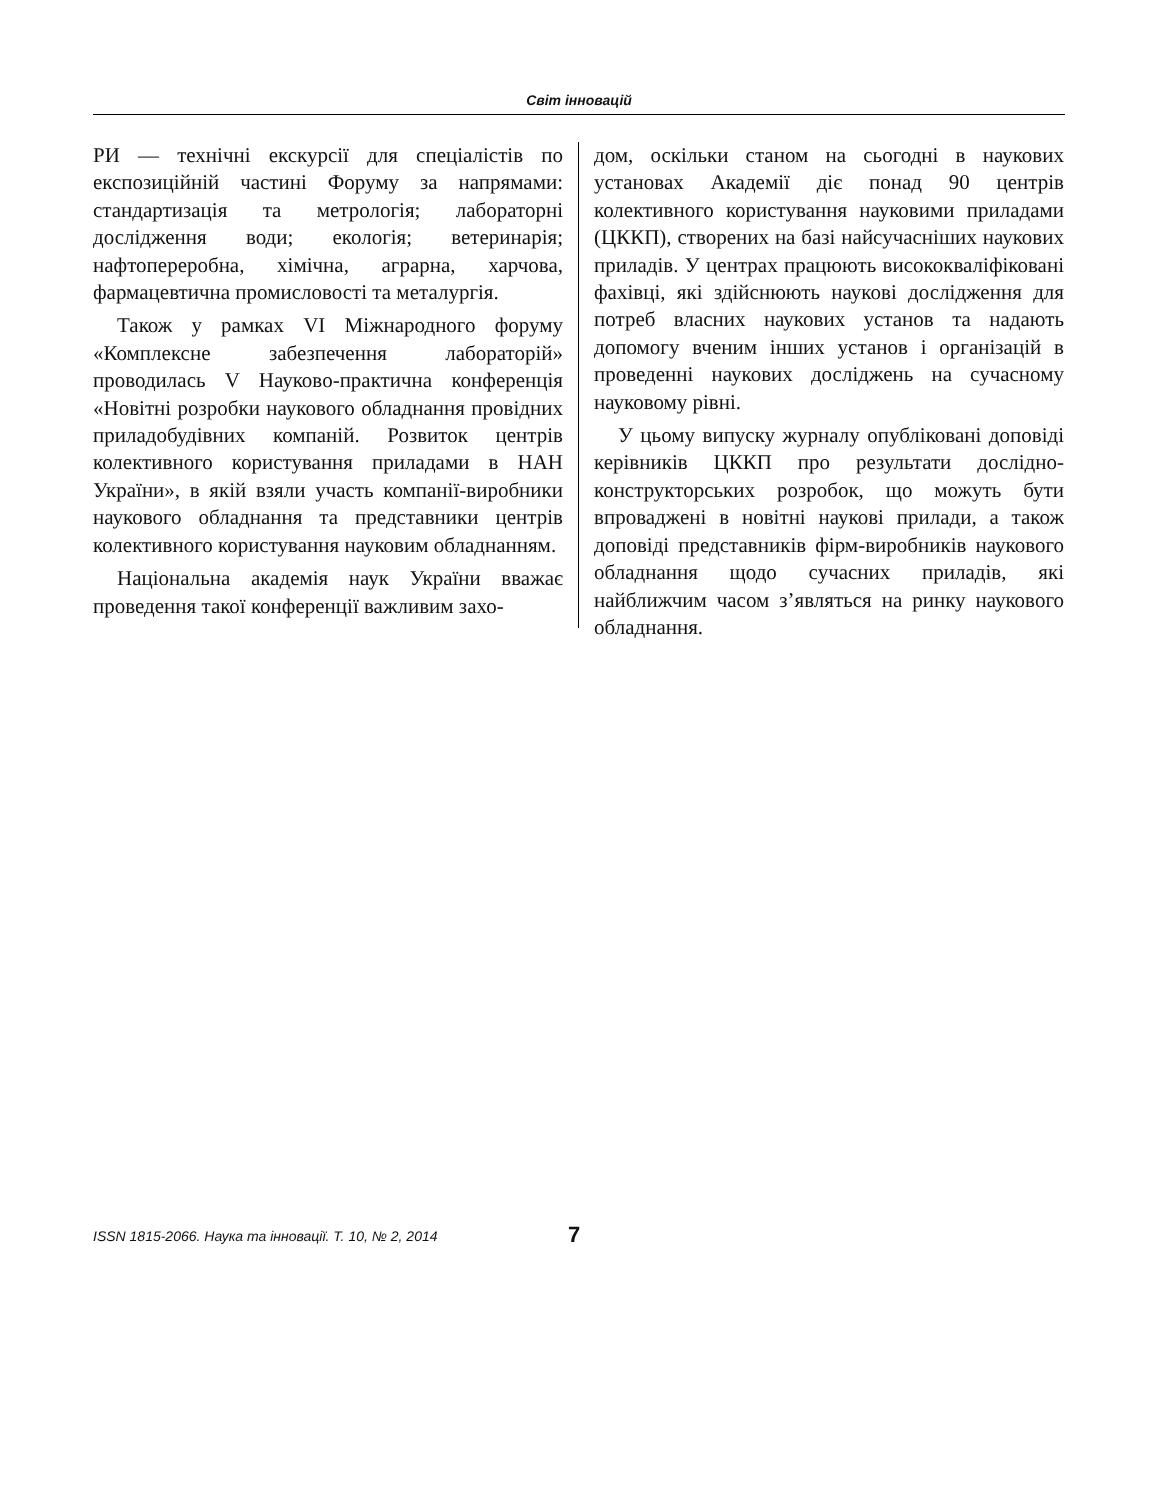Світ інновацій
РИ — технічні екскурсії для спеціалістів по експозиційній частині Форуму за напрямами: стандартизація та метрологія; лабораторні дослідження води; екологія; ветеринарія; нафтопереробна, хімічна, аграрна, харчова, фармацевтична промисловості та металургія.
Також у рамках VI Міжнародного форуму «Комплексне забезпечення лабораторій» проводилась V Науково-практична конференція «Новітні розробки наукового обладнання провідних приладобудівних компаній. Розвиток центрів колективного користування приладами в НАН України», в якій взяли участь компанії-виробники наукового обладнання та представники центрів колективного користування науковим обладнанням.
Національна академія наук України вважає проведення такої конференції важливим захо-
дом, оскільки станом на сьогодні в наукових установах Академії діє понад 90 центрів колективного користування науковими приладами (ЦККП), створених на базі найсучасніших наукових приладів. У центрах працюють висококваліфіковані фахівці, які здійснюють наукові дослідження для потреб власних наукових установ та надають допомогу вченим інших установ і організацій в проведенні наукових досліджень на сучасному науковому рівні.
У цьому випуску журналу опубліковані доповіді керівників ЦККП про результати дослідно-конструкторських розробок, що можуть бути впроваджені в новітні наукові прилади, а також доповіді представників фірм-виробників наукового обладнання щодо сучасних приладів, які найближчим часом з’являться на ринку наукового обладнання.
ISSN 1815-2066. Наука та інновації. Т. 10, № 2, 2014
7